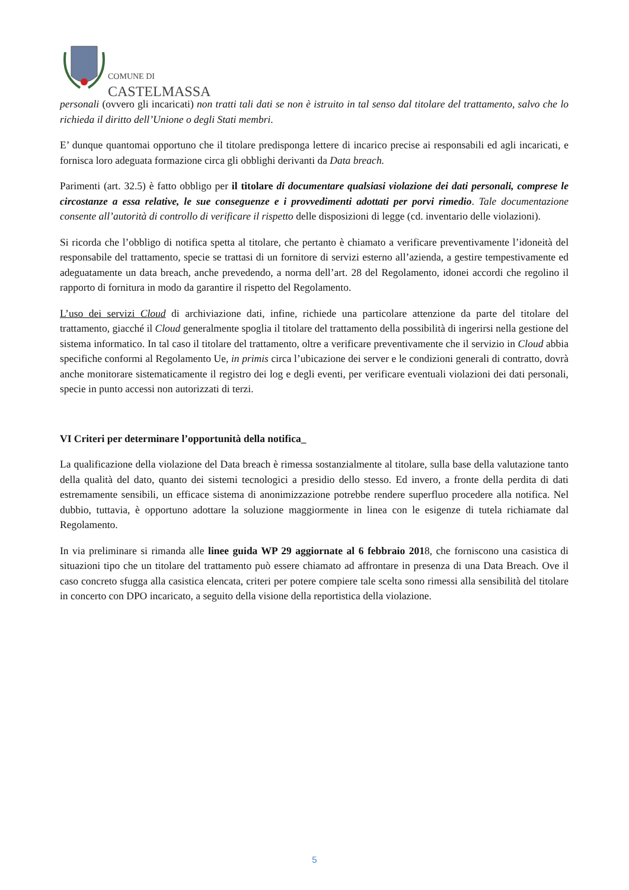COMUNE DI
CASTELMASSA
personali (ovvero gli incaricati) non tratti tali dati se non è istruito in tal senso dal titolare del trattamento, salvo che lo richieda il diritto dell’Unione o degli Stati membri.
E’ dunque quantomai opportuno che il titolare predisponga lettere di incarico precise ai responsabili ed agli incaricati, e fornisca loro adeguata formazione circa gli obblighi derivanti da Data breach.
Parimenti (art. 32.5) è fatto obbligo per il titolare di documentare qualsiasi violazione dei dati personali, comprese le circostanze a essa relative, le sue conseguenze e i provvedimenti adottati per porvi rimedio. Tale documentazione consente all’autorità di controllo di verificare il rispetto delle disposizioni di legge (cd. inventario delle violazioni).
Si ricorda che l’obbligo di notifica spetta al titolare, che pertanto è chiamato a verificare preventivamente l’idoneità del responsabile del trattamento, specie se trattasi di un fornitore di servizi esterno all’azienda, a gestire tempestivamente ed adeguatamente un data breach, anche prevedendo, a norma dell’art. 28 del Regolamento, idonei accordi che regolino il rapporto di fornitura in modo da garantire il rispetto del Regolamento.
L’uso dei servizi Cloud di archiviazione dati, infine, richiede una particolare attenzione da parte del titolare del trattamento, giacché il Cloud generalmente spoglia il titolare del trattamento della possibilità di ingerirsi nella gestione del sistema informatico. In tal caso il titolare del trattamento, oltre a verificare preventivamente che il servizio in Cloud abbia specifiche conformi al Regolamento Ue, in primis circa l’ubicazione dei server e le condizioni generali di contratto, dovrà anche monitorare sistematicamente il registro dei log e degli eventi, per verificare eventuali violazioni dei dati personali, specie in punto accessi non autorizzati di terzi.
VI Criteri per determinare l’opportunità della notifica_
La qualificazione della violazione del Data breach è rimessa sostanzialmente al titolare, sulla base della valutazione tanto della qualità del dato, quanto dei sistemi tecnologici a presidio dello stesso. Ed invero, a fronte della perdita di dati estremamente sensibili, un efficace sistema di anonimizzazione potrebbe rendere superfluo procedere alla notifica. Nel dubbio, tuttavia, è opportuno adottare la soluzione maggiormente in linea con le esigenze di tutela richiamate dal Regolamento.
In via preliminare si rimanda alle linee guida WP 29 aggiornate al 6 febbraio 2018, che forniscono una casistica di situazioni tipo che un titolare del trattamento può essere chiamato ad affrontare in presenza di una Data Breach. Ove il caso concreto sfugga alla casistica elencata, criteri per potere compiere tale scelta sono rimessi alla sensibilità del titolare in concerto con DPO incaricato, a seguito della visione della reportistica della violazione.
5